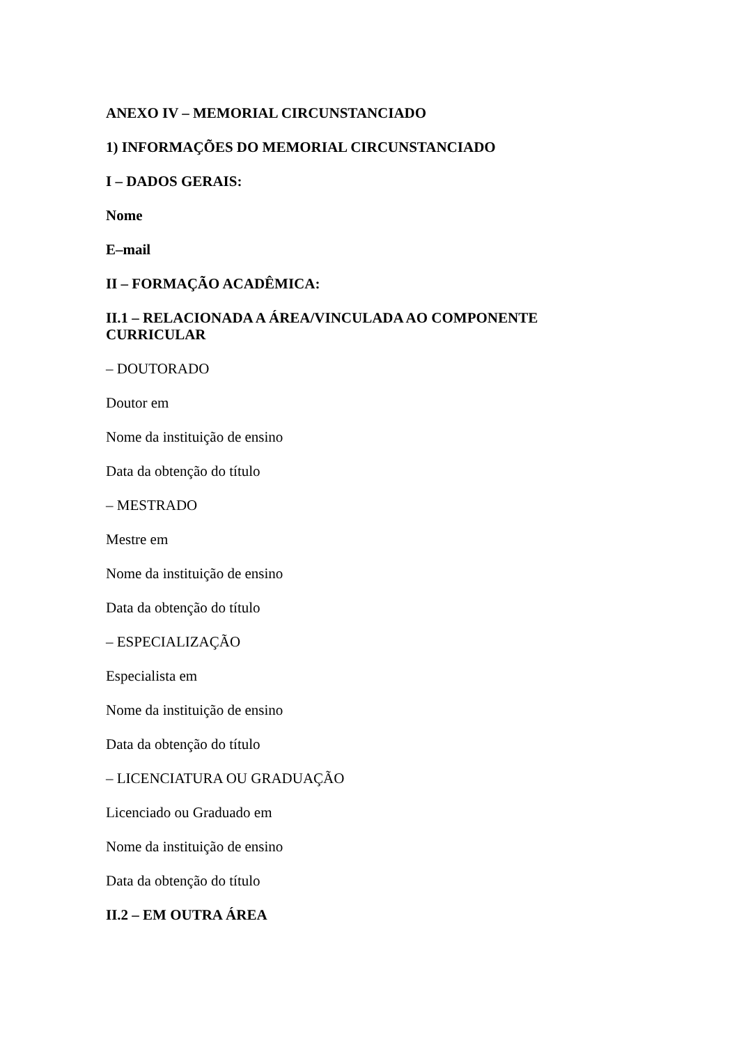ANEXO IV – MEMORIAL CIRCUNSTANCIADO
1) INFORMAÇÕES DO MEMORIAL CIRCUNSTANCIADO
I – DADOS GERAIS:
Nome
E–mail
II – FORMAÇÃO ACADÊMICA:
II.1 – RELACIONADA A ÁREA/VINCULADA AO COMPONENTE CURRICULAR
– DOUTORADO
Doutor em
Nome da instituição de ensino
Data da obtenção do título
– MESTRADO
Mestre em
Nome da instituição de ensino
Data da obtenção do título
– ESPECIALIZAÇÃO
Especialista em
Nome da instituição de ensino
Data da obtenção do título
– LICENCIATURA OU GRADUAÇÃO
Licenciado ou Graduado em
Nome da instituição de ensino
Data da obtenção do título
II.2 – EM OUTRA ÁREA